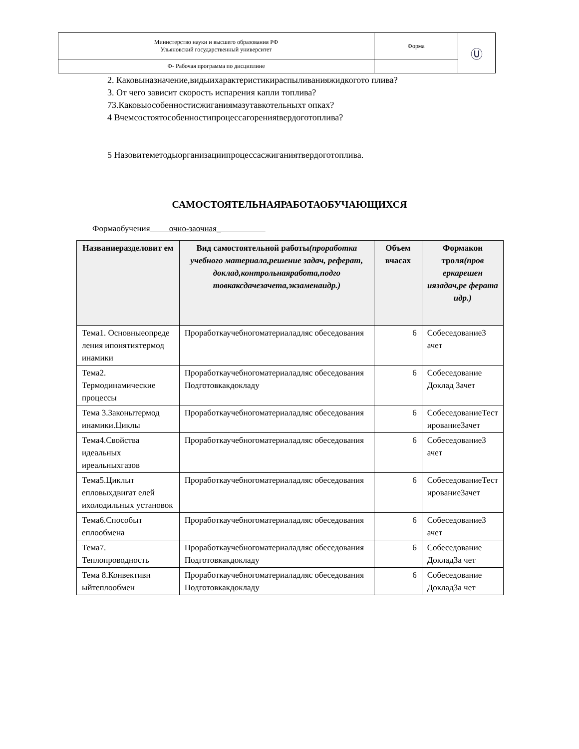| Министерство науки и высшего образования РФ Ульяновский государственный университет | Форма | Ⓤ |
| Ф- Рабочая программа по дисциплине | | |
2. Каковыназначение,видыихарактеристикираспыливанияжидкогото плива?
3. От чего зависит скорость испарения капли топлива?73.Каковыособенностисжиганиямазутавкотельныхт опках?
4 Вчемсостоятособенностипроцессагоренияtвердоготоплива?
5 Назовитеметодыорганизациипроцессасжиганиятвердоготоплива.
САМОСТОЯТЕЛЬНАЯРАБОТАОБУЧАЮЩИХСЯ
Формаобучения очно-заочная_
| Названиеразделовит ем | Вид самостоятельной работы (проработка учебного материала,решение задач, реферат, доклад,контрольнаяработа,подго товкаксдачезачета,экзаменаидр.) | Объем вчасах | Формакон троля (пров еркарешен иязадач,ре ферата идр.) |
| --- | --- | --- | --- |
| Тема1. Основныеопреде ления ипонятиятермод инамики | Проработкаучебногоматериаладляс обеседования | 6 | СобеседованиеЗ ачет |
| Тема2. Термодинамические процессы | Проработкаучебногоматериаладляс обеседования Подготовкакдокладу | 6 | Собеседование Доклад Зачет |
| Тема 3.Законытермод инамики.Циклы | Проработкаучебногоматериаладляс обеседования | 6 | СобеседованиеТест ированиеЗачет |
| Тема4.Свойства идеальных иреальныхгазов | Проработкаучебногоматериаладляс обеседования | 6 | СобеседованиеЗ ачет |
| Тема5.Циклыт епловыхдвигат елей ихолодильных установок | Проработкаучебногоматериаладляс обеседования | 6 | СобеседованиеТест ированиеЗачет |
| Тема6.Способыт еплообмена | Проработкаучебногоматериаладляс обеседования | 6 | СобеседованиеЗ ачет |
| Тема7. Теплопроводность | Проработкаучебногоматериаладляс обеседования Подготовкакдокладу | 6 | Собеседование ДокладЗа чет |
| Тема 8.Конвективн ыйтеплообмен | Проработкаучебногоматериаладляс обеседования Подготовкакдокладу | 6 | Собеседование ДокладЗа чет |